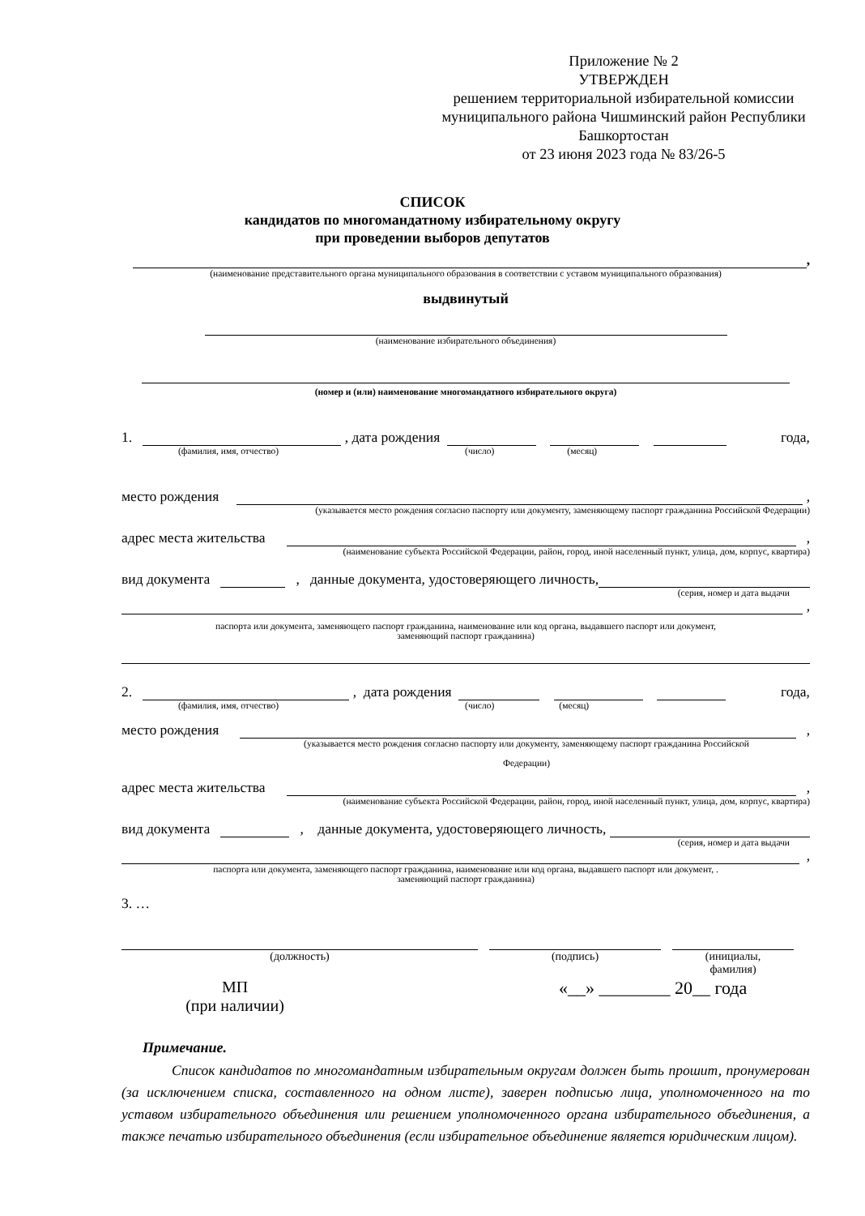Приложение № 2
УТВЕРЖДЕН
решением территориальной избирательной комиссии муниципального района Чишминский район Республики Башкортостан
от 23 июня 2023 года № 83/26-5
СПИСОК
кандидатов по многомандатному избирательному округу
при проведении выборов депутатов
,
(наименование представительного органа муниципального образования в соответствии с уставом муниципального образования)
выдвинутый
(наименование избирательного объединения)
(номер и (или) наименование многомандатного избирательного округа)
1.
, дата рождения
года,
(фамилия, имя, отчество) (число) (месяц)
место рождения
,
(указывается место рождения согласно паспорту или документу, заменяющему паспорт гражданина Российской Федерации)
адрес места жительства
,
(наименование субъекта Российской Федерации, район, город, иной населенный пункт, улица, дом, корпус, квартира)
вид документа
, данные документа, удостоверяющего личность,
(серия, номер и дата выдачи
,
паспорта или документа, заменяющего паспорт гражданина, наименование или код органа, выдавшего паспорт или документ,
заменяющий паспорт гражданина)
2.
, дата рождения
года,
(фамилия, имя, отчество) (число) (месяц)
место рождения
,
(указывается место рождения согласно паспорту или документу, заменяющему паспорт гражданина Российской
Федерации)
адрес места жительства
,
(наименование субъекта Российской Федерации, район, город, иной населенный пункт, улица, дом, корпус, квартира)
вид документа
, данные документа, удостоверяющего личность,
(серия, номер и дата выдачи
,
паспорта или документа, заменяющего паспорт гражданина, наименование или код органа, выдавшего паспорт или документ, .
заменяющий паспорт гражданина)
3. …
(должность) (подпись) (инициалы,
фамилия)
МП
(при наличии)
«__» ________ 20__ года
Примечание.
Список кандидатов по многомандатным избирательным округам должен быть прошит, пронумерован (за исключением списка, составленного на одном листе), заверен подписью лица, уполномоченного на то уставом избирательного объединения или решением уполномоченного органа избирательного объединения, а также печатью избирательного объединения (если избирательное объединение является юридическим лицом).